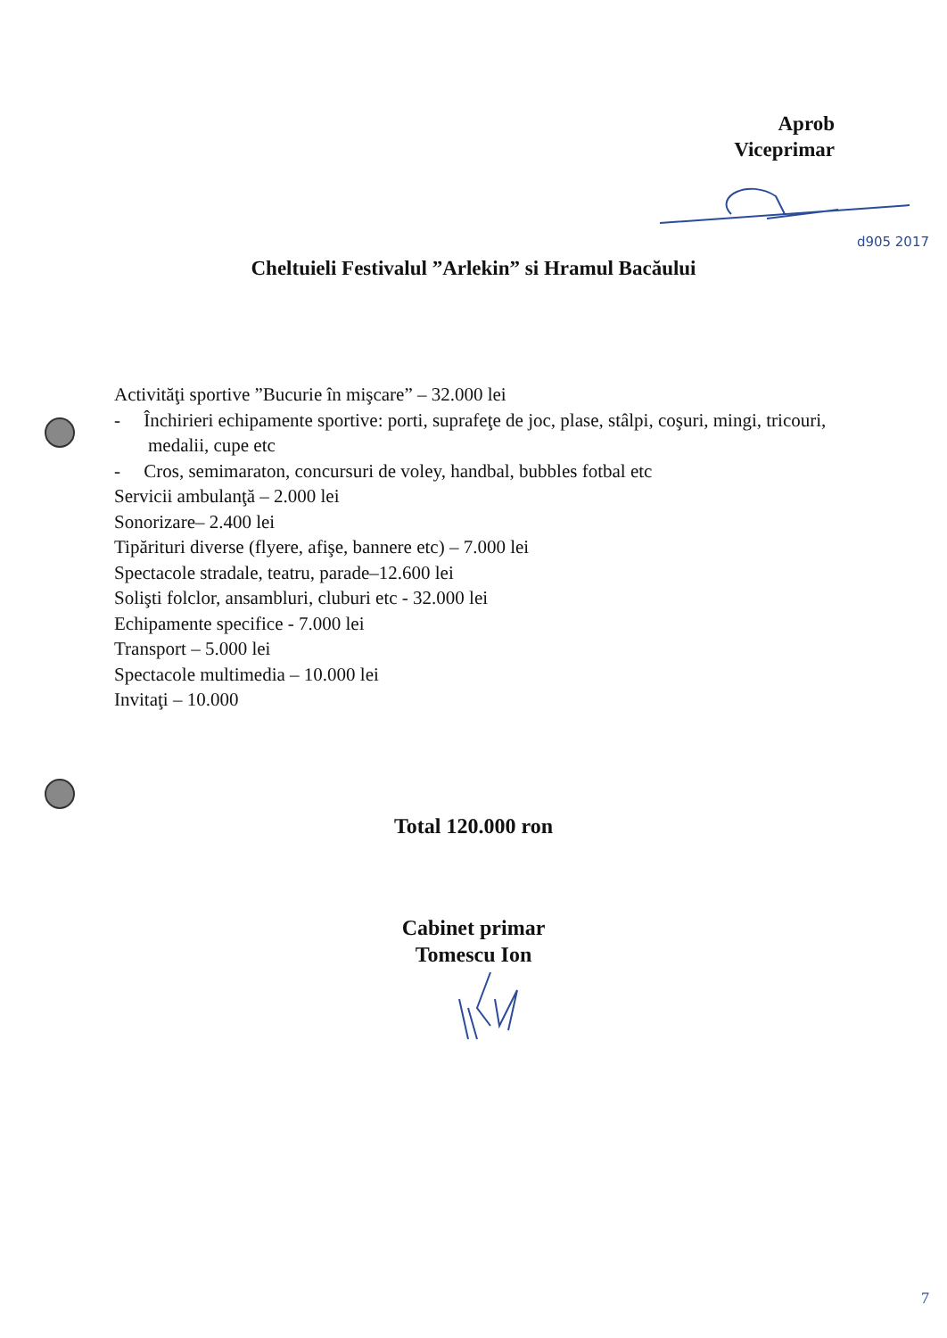Aprob
Viceprimar
d905 2017
Cheltuieli Festivalul ”Arlekin” si Hramul Bacăului
Activităţi sportive ”Bucurie în mişcare” – 32.000 lei
- Închirieri echipamente sportive: porti, suprafeţe de joc, plase, stâlpi, coşuri, mingi, tricouri, medalii, cupe etc
- Cros, semimaraton, concursuri de voley, handbal, bubbles fotbal etc
Servicii ambulanţă – 2.000 lei
Sonorizare– 2.400 lei
Tipărituri diverse (flyere, afişe, bannere etc) – 7.000 lei
Spectacole stradale, teatru, parade–12.600 lei
Solişti folclor, ansambluri, cluburi etc - 32.000 lei
Echipamente specifice - 7.000 lei
Transport – 5.000 lei
Spectacole multimedia – 10.000 lei
Invitaţi – 10.000
Total 120.000 ron
Cabinet primar
Tomescu Ion
7